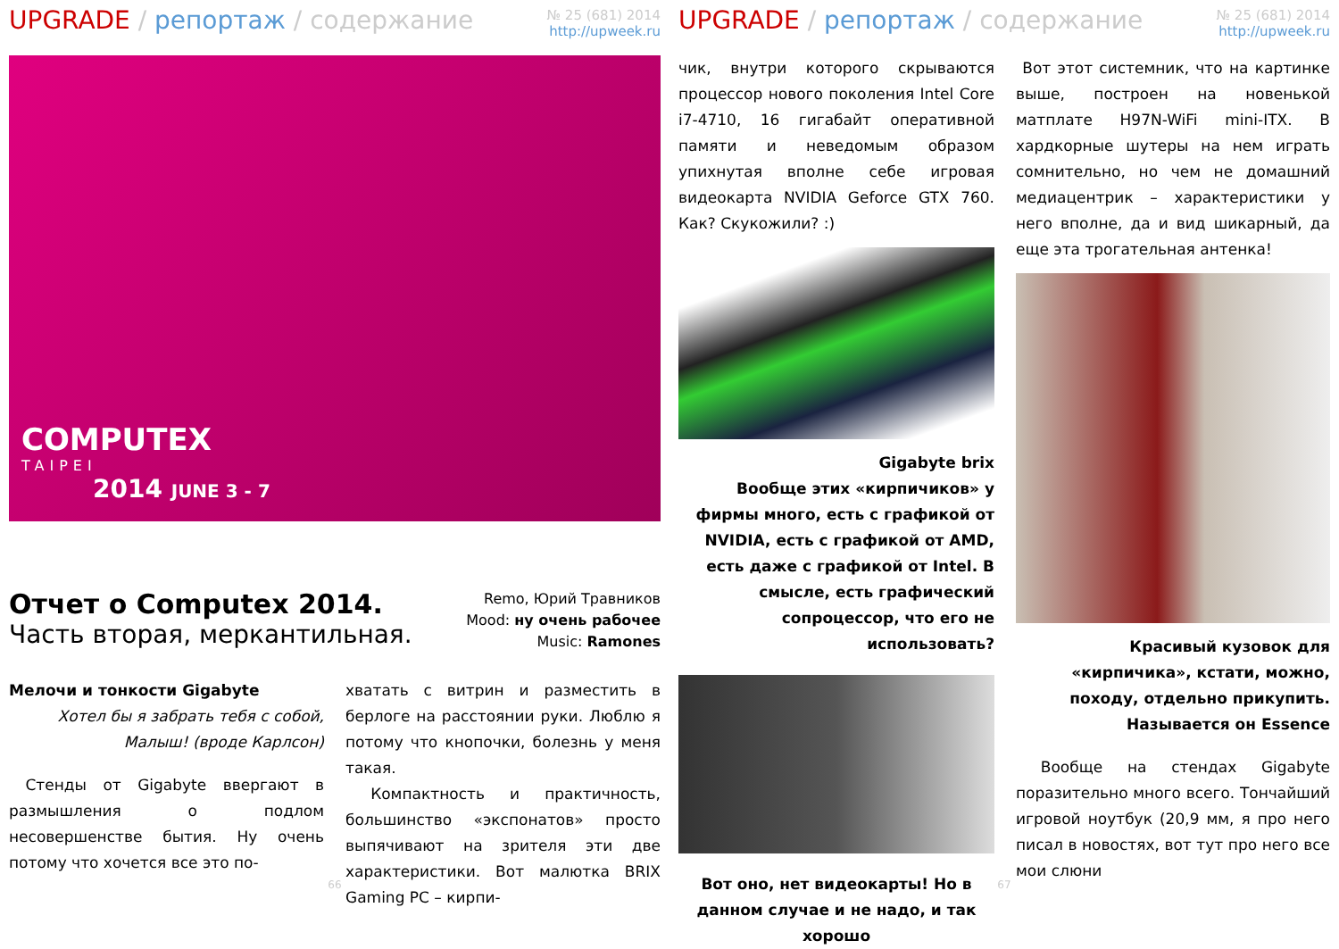UPGRADE / репортаж / содержание
№ 25 (681) 2014
http://upweek.ru
COMPUTEX
TAIPEI
2014 JUNE 3 - 7
Отчет о Computex 2014.
Часть вторая, меркантильная.
Remo, Юрий Травников
Mood: ну очень рабочее
Music: Ramones
Мелочи и тонкости Gigabyte
Хотел бы я забрать тебя с собой, Малыш! (вроде Карлсон)
Стенды от Gigabyte ввергают в размышления о подлом несовершенстве бытия. Ну очень потому что хочется все это по-
хватать с витрин и разместить в берлоге на расстоянии руки. Люблю я потому что кнопочки, болезнь у меня такая.
Компактность и практичность, большинство «экспонатов» просто выпячивают на зрителя эти две характеристики. Вот малютка BRIX Gaming PC – кирпи-
66
UPGRADE / репортаж / содержание
№ 25 (681) 2014
http://upweek.ru
чик, внутри которого скрываются процессор нового поколения Intel Core i7-4710, 16 гигабайт оперативной памяти и неведомым образом упихнутая вполне себе игровая видеокарта NVIDIA Geforce GTX 760. Как? Скукожили? :)
Gigabyte brix
Вообще этих «кирпичиков» у фирмы много, есть с графикой от NVIDIA, есть с графикой от AMD, есть даже с графикой от Intel. В смысле, есть графический сопроцессор, что его не использовать?
Вот оно, нет видеокарты! Но в данном случае и не надо, и так хорошо
Вот этот системник, что на картинке выше, построен на новенькой матплате H97N-WiFi mini-ITX. В хардкорные шутеры на нем играть сомнительно, но чем не домашний медиацентрик – характеристики у него вполне, да и вид шикарный, да еще эта трогательная антенка!
Красивый кузовок для «кирпичика», кстати, можно, походу, отдельно прикупить. Называется он Essence
Вообще на стендах Gigabyte поразительно много всего. Тончайший игровой ноутбук (20,9 мм, я про него писал в новостях, вот тут про него все мои слюни
67